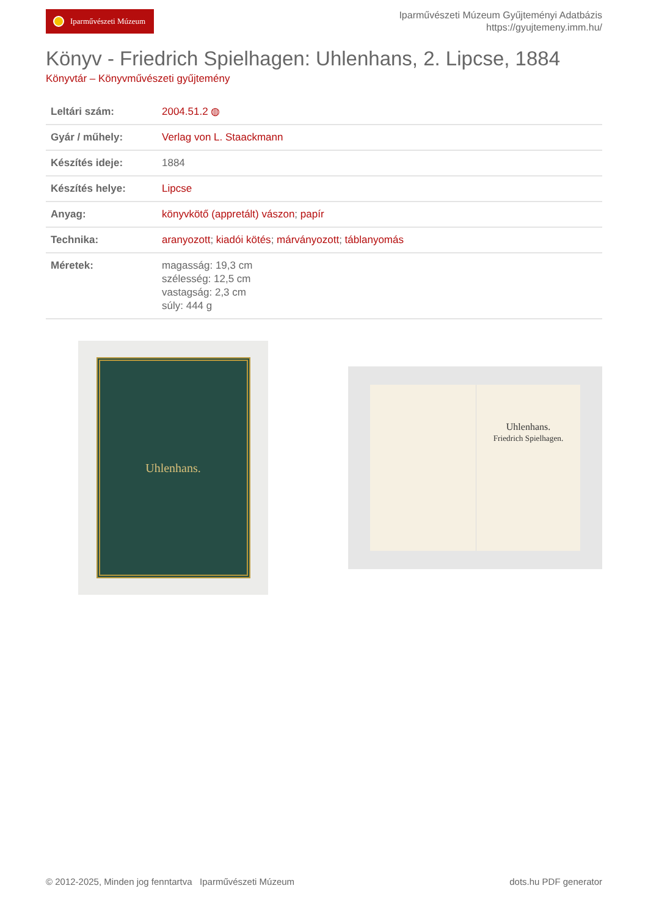Iparművészeti Múzeum
Iparművészeti Múzeum Gyűjteményi Adatbázis
https://gyujtemeny.imm.hu/
Könyv - Friedrich Spielhagen: Uhlenhans, 2. Lipcse, 1884
Könyvtár – Könyvművészeti gyűjtemény
| Leltári szám: | 2004.51.2 ◍ |
| Gyár / műhely: | Verlag von L. Staackmann |
| Készítés ideje: | 1884 |
| Készítés helye: | Lipcse |
| Anyag: | könyvkötő (appretált) vászon ; papír |
| Technika: | aranyozott ; kiadói kötés ; márványozott ; táblanyomás |
| Méretek: | magasság: 19,3 cm szélesség: 12,5 cm vastagság: 2,3 cm súly: 444 g |
Uhlenhans.
Uhlenhans.
Friedrich Spielhagen.
© 2012-2025, Minden jog fenntartva Iparművészeti Múzeum
dots.hu PDF generator